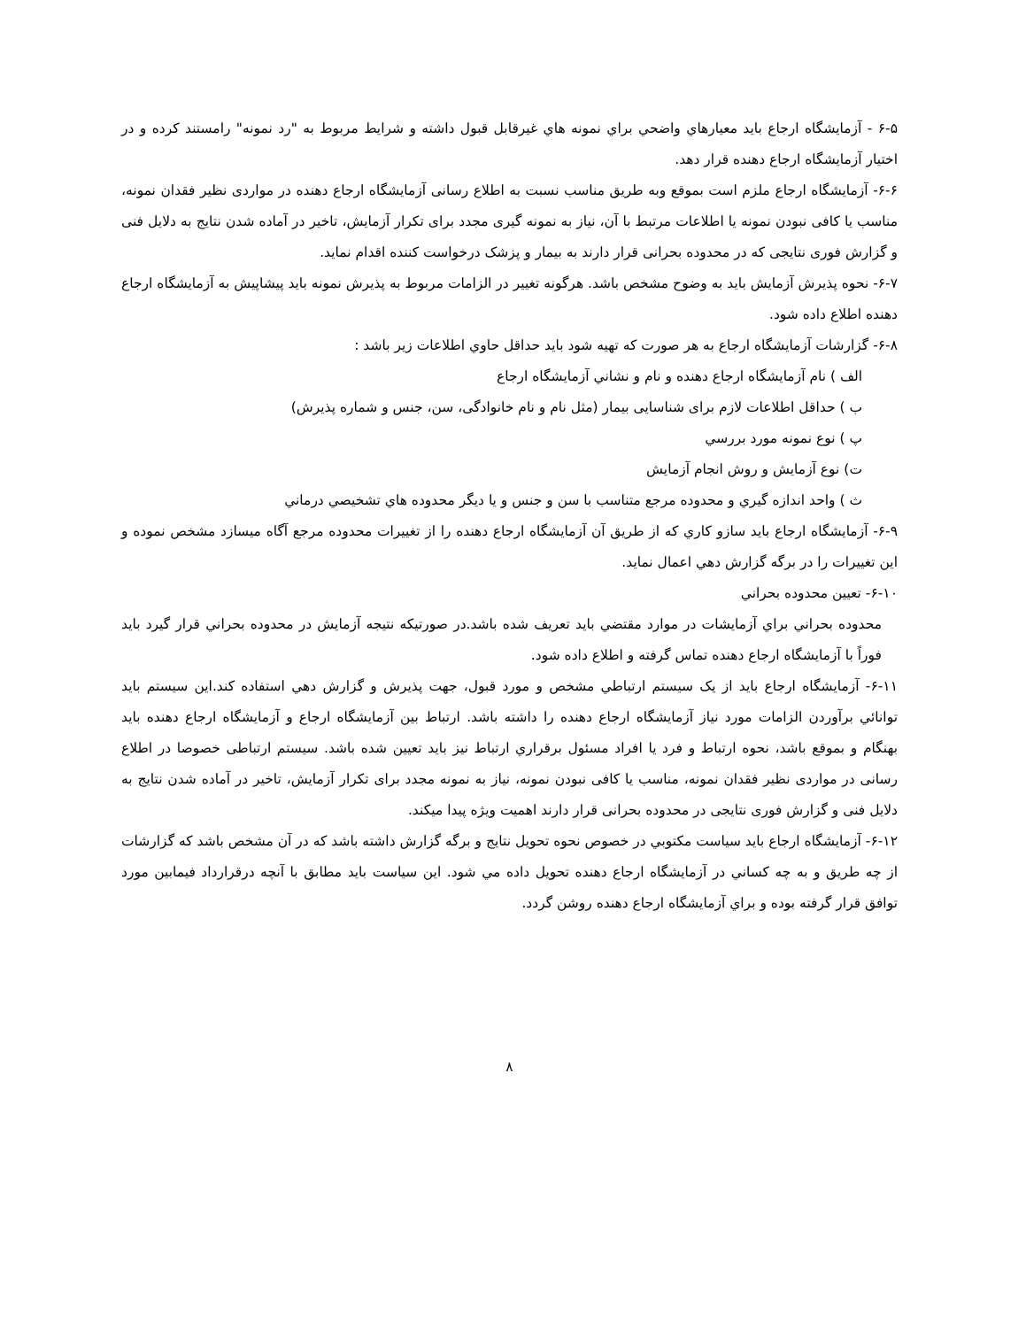۶-۵ - آزمايشگاه ارجاع بايد معيارهاي واضحي براي نمونه هاي غيرقابل قبول داشته و شرايط مربوط به "رد نمونه" رامستند كرده و در اختيار آزمايشگاه ارجاع دهنده قرار دهد.
۶-۶- آزمایشگاه ارجاع ملزم است بموقع وبه طریق مناسب نسبت به اطلاع رسانی آزمایشگاه ارجاع دهنده در مواردی نظیر فقدان نمونه، مناسب یا کافی نبودن نمونه یا اطلاعات مرتبط با آن، نیاز به نمونه گیری مجدد برای تکرار آزمایش، تاخیر در آماده شدن نتایج به دلایل فنی و گزارش فوری نتایجی که در محدوده بحرانی قرار دارند به بیمار و پزشک درخواست کننده اقدام نماید.
۶-۷- نحوه پذیرش آزمایش باید به وضوح مشخص باشد. هرگونه تغییر در الزامات مربوط به پذیرش نمونه باید پیشاپیش به آزمایشگاه ارجاع دهنده اطلاع داده شود.
۶-۸- گزارشات آزمايشگاه ارجاع به هر صورت كه تهيه شود بايد حداقل حاوي اطلاعات زير باشد :
الف ) نام آزمايشگاه ارجاع دهنده و نام و نشاني آزمايشگاه ارجاع
ب ) حداقل اطلاعات لازم برای شناسایی بیمار (مثل نام و نام خانوادگی، سن، جنس و شماره پذیرش)
پ ) نوع نمونه مورد بررسي
ت) نوع آزمايش و روش انجام آزمايش
ث ) واحد اندازه گيري و محدوده مرجع متناسب با سن و جنس و يا ديگر محدوده هاي تشخيصي درماني
۶-۹- آزمايشگاه ارجاع بايد سازو كاري كه از طريق آن آزمايشگاه ارجاع دهنده را از تغييرات محدوده مرجع آگاه ميسازد مشخص نموده و اين تغييرات را در برگه گزارش دهي اعمال نمايد.
۶-۱۰- تعيين محدوده بحراني
محدوده بحراني براي آزمايشات در موارد مقتضي بايد تعريف شده باشد.در صورتيكه نتيجه آزمايش در محدوده بحراني قرار گيرد بايد فوراً با آزمايشگاه ارجاع دهنده تماس گرفته و اطلاع داده شود.
۶-۱۱- آزمايشگاه ارجاع بايد از يک سيستم ارتباطي مشخص و مورد قبول، جهت پذيرش و گزارش دهي استفاده كند.اين سيستم بايد توانائي برآوردن الزامات مورد نياز آزمايشگاه ارجاع دهنده را داشته باشد. ارتباط بين آزمايشگاه ارجاع و آزمايشگاه ارجاع دهنده بايد بهنگام و بموقع باشد، نحوه ارتباط و فرد يا افراد مسئول برقراري ارتباط نيز بايد تعيين شده باشد. سیستم ارتباطی خصوصا در اطلاع رسانی در مواردی نظیر فقدان نمونه، مناسب یا کافی نبودن نمونه، نیاز به نمونه مجدد برای تکرار آزمایش، تاخیر در آماده شدن نتایج به دلایل فنی و گزارش فوری نتایجی در محدوده بحرانی قرار دارند اهمیت ویژه پیدا میکند.
۶-۱۲- آزمايشگاه ارجاع بايد سياست مكتوبي در خصوص نحوه تحويل نتايج و برگه گزارش داشته باشد كه در آن مشخص باشد كه گزارشات از چه طريق و به چه كساني در آزمايشگاه ارجاع دهنده تحويل داده مي شود. اين سياست بايد مطابق با آنچه درقرارداد فيمابين مورد توافق قرار گرفته بوده و براي آزمايشگاه ارجاع دهنده روشن گردد.
۸